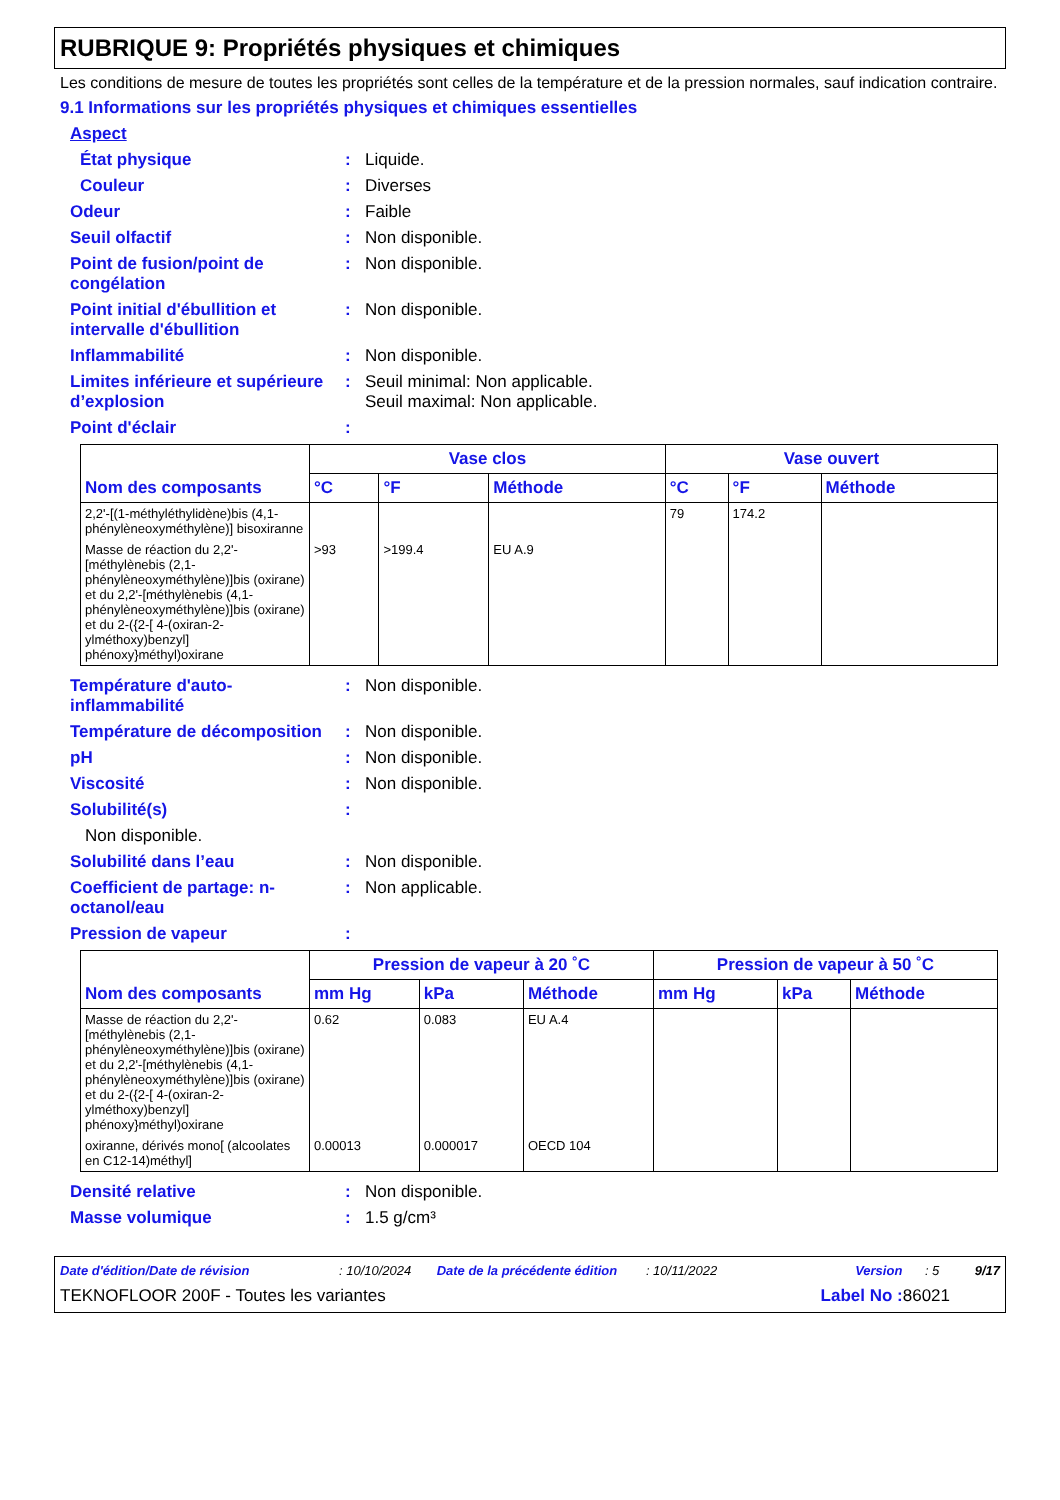RUBRIQUE 9: Propriétés physiques et chimiques
Les conditions de mesure de toutes les propriétés sont celles de la température et de la pression normales, sauf indication contraire.
9.1 Informations sur les propriétés physiques et chimiques essentielles
Aspect
État physique : Liquide.
Couleur : Diverses
Odeur : Faible
Seuil olfactif : Non disponible.
Point de fusion/point de congélation
: Non disponible.
Point initial d'ébullition et intervalle d'ébullition
: Non disponible.
Inflammabilité : Non disponible.
Limites inférieure et supérieure d’explosion
: Seuil minimal: Non applicable.
Seuil maximal: Non applicable.
Point d'éclair :
| Nom des composants | Vase clos | | | Vase ouvert | | |
| --- | --- | --- | --- | --- | --- | --- |
| | °C | °F | Méthode | °C | °F | Méthode |
| 2,2'-[(1-méthyléthylidène)bis (4,1-phénylèneoxyméthylène)] bisoxiranne | | | | 79 | 174.2 | |
| Masse de réaction du 2,2'-[méthylènebis (2,1-phénylèneoxyméthylène)]bis (oxirane) et du 2,2'-[méthylènebis (4,1-phénylèneoxyméthylène)]bis (oxirane) et du 2-({2-[ 4-(oxiran-2-ylméthoxy)benzyl] phénoxy}méthyl)oxirane | >93 | >199.4 | EU A.9 | | | |
Température d'auto-inflammabilité
: Non disponible.
Température de décomposition
: Non disponible.
pH : Non disponible.
Viscosité : Non disponible.
Solubilité(s) :
Non disponible.
Solubilité dans l’eau : Non disponible.
Coefficient de partage: n-octanol/eau
: Non applicable.
Pression de vapeur :
| Nom des composants | Pression de vapeur à 20 ˚C | | | Pression de vapeur à 50 ˚C | | |
| --- | --- | --- | --- | --- | --- | --- |
| | mm Hg | kPa | Méthode | mm Hg | kPa | Méthode |
| Masse de réaction du 2,2'-[méthylènebis (2,1-phénylèneoxyméthylène)]bis (oxirane) et du 2,2'-[méthylènebis (4,1-phénylèneoxyméthylène)]bis (oxirane) et du 2-({2-[ 4-(oxiran-2-ylméthoxy)benzyl] phénoxy}méthyl)oxirane | 0.62 | 0.083 | EU A.4 | | | |
| oxiranne, dérivés mono[ (alcoolates en C12-14)méthyl] | 0.00013 | 0.000017 | OECD 104 | | | |
Densité relative : Non disponible.
Masse volumique : 1.5 g/cm³
Date d'édition/Date de révision: 10/10/2024 Date de la précédente édition: 10/11/2022 Version: 5 9/17
TEKNOFLOOR 200F - Toutes les variantes Label No : 86021